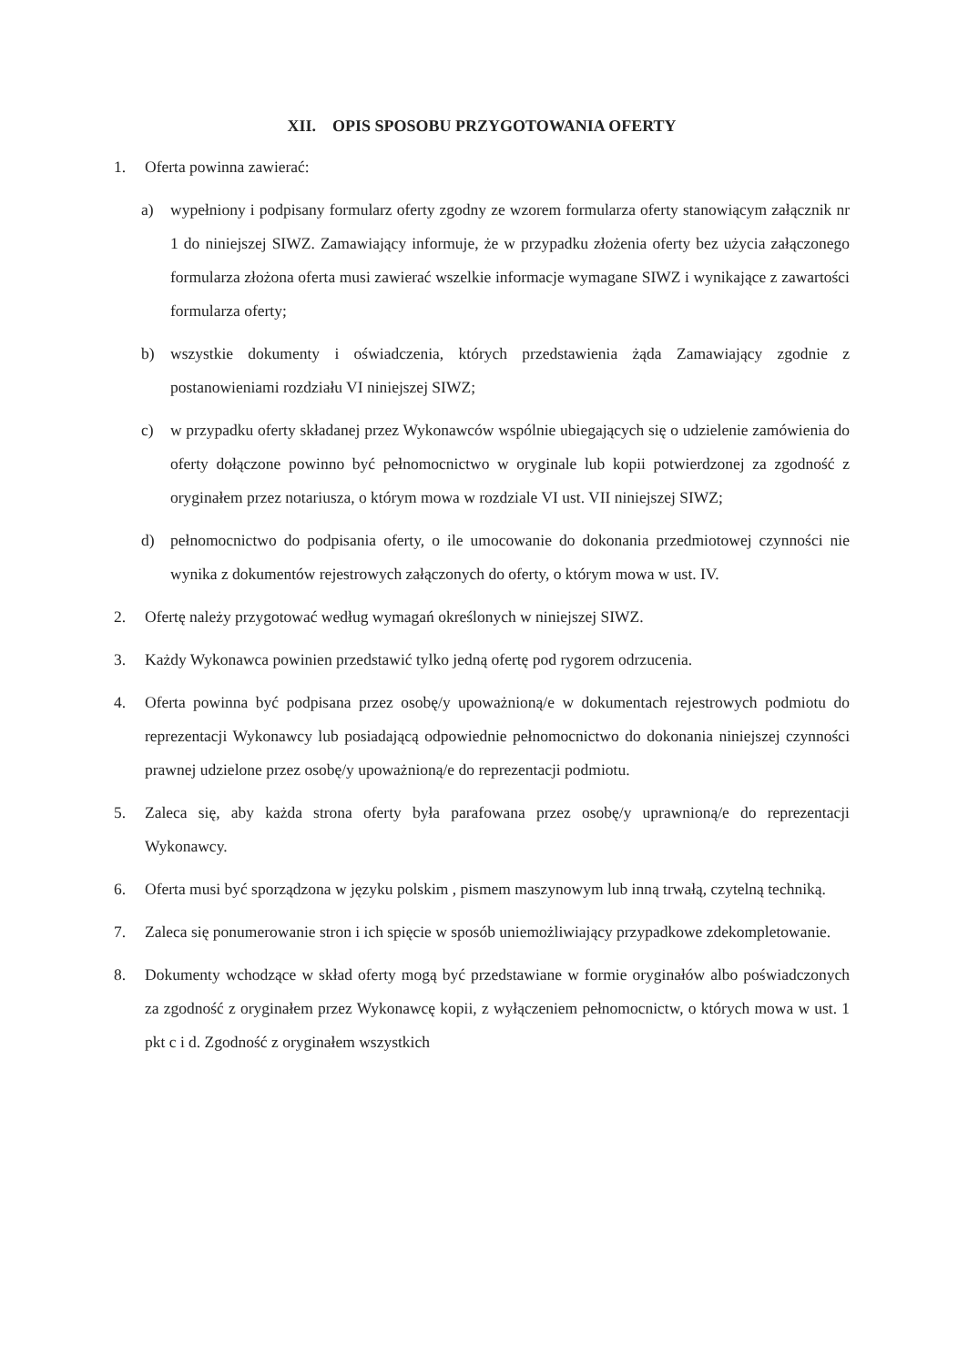XII. OPIS SPOSOBU PRZYGOTOWANIA OFERTY
1. Oferta powinna zawierać:
a) wypełniony i podpisany formularz oferty zgodny ze wzorem formularza oferty stanowiącym załącznik nr 1 do niniejszej SIWZ. Zamawiający informuje, że w przypadku złożenia oferty bez użycia załączonego formularza złożona oferta musi zawierać wszelkie informacje wymagane SIWZ i wynikające z zawartości formularza oferty;
b) wszystkie dokumenty i oświadczenia, których przedstawienia żąda Zamawiający zgodnie z postanowieniami rozdziału VI niniejszej SIWZ;
c) w przypadku oferty składanej przez Wykonawców wspólnie ubiegających się o udzielenie zamówienia do oferty dołączone powinno być pełnomocnictwo w oryginale lub kopii potwierdzonej za zgodność z oryginałem przez notariusza, o którym mowa w rozdziale VI ust. VII niniejszej SIWZ;
d) pełnomocnictwo do podpisania oferty, o ile umocowanie do dokonania przedmiotowej czynności nie wynika z dokumentów rejestrowych załączonych do oferty, o którym mowa w ust. IV.
2. Ofertę należy przygotować według wymagań określonych w niniejszej SIWZ.
3. Każdy Wykonawca powinien przedstawić tylko jedną ofertę pod rygorem odrzucenia.
4. Oferta powinna być podpisana przez osobę/y upoważnioną/e w dokumentach rejestrowych podmiotu do reprezentacji Wykonawcy lub posiadającą odpowiednie pełnomocnictwo do dokonania niniejszej czynności prawnej udzielone przez osobę/y upoważnioną/e do reprezentacji podmiotu.
5. Zaleca się, aby każda strona oferty była parafowana przez osobę/y uprawnioną/e do reprezentacji Wykonawcy.
6. Oferta musi być sporządzona w języku polskim , pismem maszynowym lub inną trwałą, czytelną techniką.
7. Zaleca się ponumerowanie stron i ich spięcie w sposób uniemożliwiający przypadkowe zdekompletowanie.
8. Dokumenty wchodzące w skład oferty mogą być przedstawiane w formie oryginałów albo poświadczonych za zgodność z oryginałem przez Wykonawcę kopii, z wyłączeniem pełnomocnictw, o których mowa w ust. 1 pkt c i d. Zgodność z oryginałem wszystkich